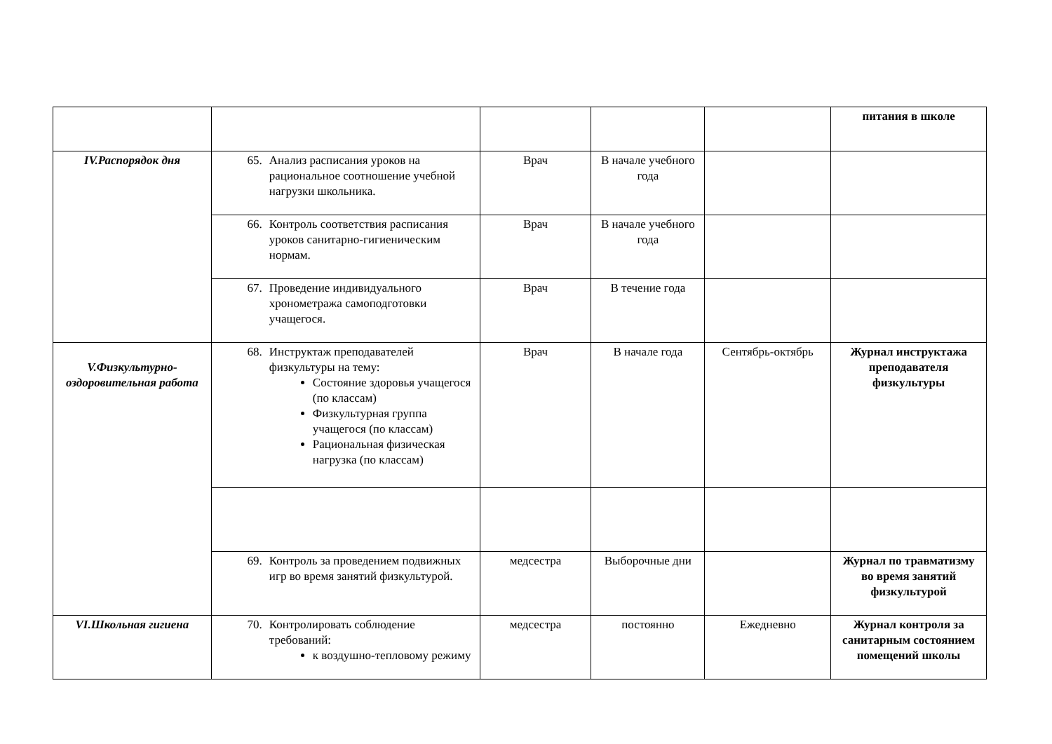| | | | | | питания в школе |
| IV.Распорядок дня | 65. Анализ расписания уроков на рациональное соотношение учебной нагрузки школьника. | Врач | В начале учебного года | | |
| | 66. Контроль соответствия расписания уроков санитарно-гигиеническим нормам. | Врач | В начале учебного года | | |
| | 67. Проведение индивидуального хронометража самоподготовки учащегося. | Врач | В течение года | | |
| V.Физкультурно-оздоровительная работа | 68. Инструктаж преподавателей физкультуры на тему: Состояние здоровья учащегося (по классам) Физкультурная группа учащегося (по классам) Рациональная физическая нагрузка (по классам) | Врач | В начале года | Сентябрь-октябрь | Журнал инструктажа преподавателя физкультуры |
| | 69. Контроль за проведением подвижных игр во время занятий физкультурой. | медсестра | Выборочные дни | | Журнал по травматизму во время занятий физкультурой |
| VI.Школьная гигиена | 70. Контролировать соблюдение требований: к воздушно-тепловому режиму | медсестра | постоянно | Ежедневно | Журнал контроля за санитарным состоянием помещений школы |